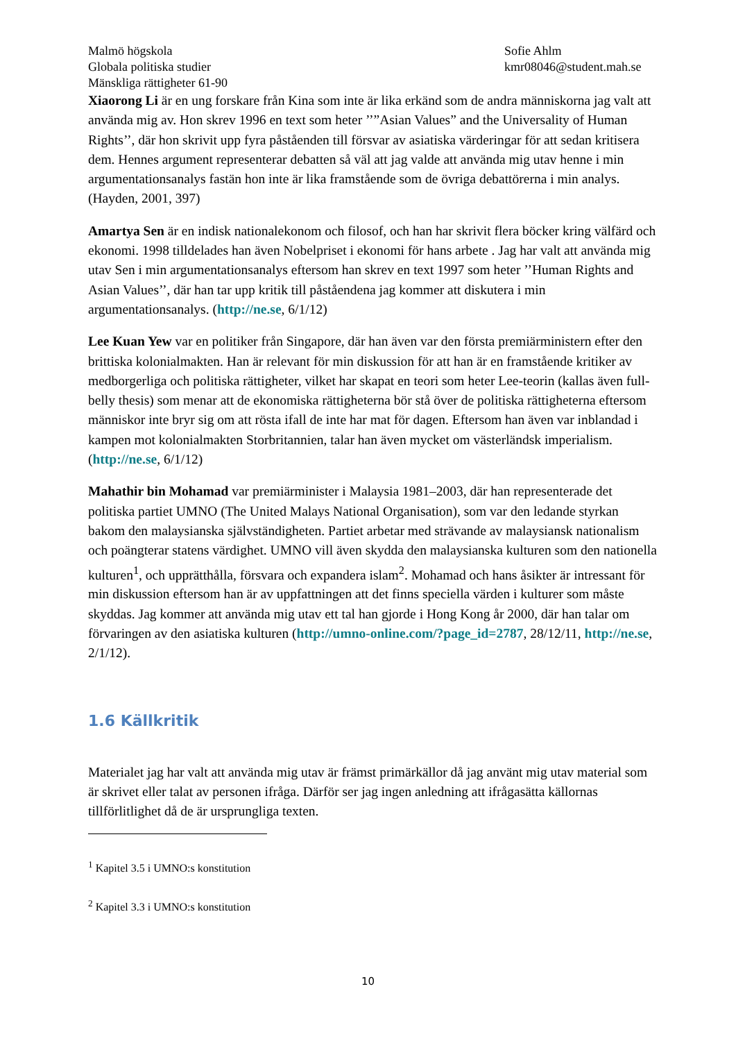Malmö högskola
Globala politiska studier
Mänskliga rättigheter 61-90
Sofie Ahlm
kmr08046@student.mah.se
Xiaorong Li är en ung forskare från Kina som inte är lika erkänd som de andra människorna jag valt att använda mig av. Hon skrev 1996 en text som heter ’’”Asian Values” and the Universality of Human Rights’’, där hon skrivit upp fyra påståenden till försvar av asiatiska värderingar för att sedan kritisera dem. Hennes argument representerar debatten så väl att jag valde att använda mig utav henne i min argumentationsanalys fastän hon inte är lika framstående som de övriga debattörerna i min analys. (Hayden, 2001, 397)
Amartya Sen är en indisk nationalekonom och filosof, och han har skrivit flera böcker kring välfärd och ekonomi. 1998 tilldelades han även Nobelpriset i ekonomi för hans arbete . Jag har valt att använda mig utav Sen i min argumentationsanalys eftersom han skrev en text 1997 som heter ’’Human Rights and Asian Values’’, där han tar upp kritik till påståendena jag kommer att diskutera i min argumentationsanalys. (http://ne.se, 6/1/12)
Lee Kuan Yew var en politiker från Singapore, där han även var den första premiärministern efter den brittiska kolonialmakten. Han är relevant för min diskussion för att han är en framstående kritiker av medborgerliga och politiska rättigheter, vilket har skapat en teori som heter Lee-teorin (kallas även full-belly thesis) som menar att de ekonomiska rättigheterna bör stå över de politiska rättigheterna eftersom människor inte bryr sig om att rösta ifall de inte har mat för dagen. Eftersom han även var inblandad i kampen mot kolonialmakten Storbritannien, talar han även mycket om västerländsk imperialism. (http://ne.se, 6/1/12)
Mahathir bin Mohamad var premiärminister i Malaysia 1981–2003, där han representerade det politiska partiet UMNO (The United Malays National Organisation), som var den ledande styrkan bakom den malaysianska självständigheten. Partiet arbetar med strävande av malaysiansk nationalism och poängterar statens värdighet. UMNO vill även skydda den malaysianska kulturen som den nationella kulturen<sup>1</sup>, och upprätthålla, försvara och expandera islam<sup>2</sup>. Mohamad och hans åsikter är intressant för min diskussion eftersom han är av uppfattningen att det finns speciella värden i kulturer som måste skyddas. Jag kommer att använda mig utav ett tal han gjorde i Hong Kong år 2000, där han talar om förvaringen av den asiatiska kulturen (http://umno-online.com/?page_id=2787, 28/12/11, http://ne.se, 2/1/12).
1.6 Källkritik
Materialet jag har valt att använda mig utav är främst primärkällor då jag använt mig utav material som är skrivet eller talat av personen ifråga. Därför ser jag ingen anledning att ifrågasätta källornas tillförlitlighet då de är ursprungliga texten.
<sup>1</sup> Kapitel 3.5 i UMNO:s konstitution
<sup>2</sup> Kapitel 3.3 i UMNO:s konstitution
10